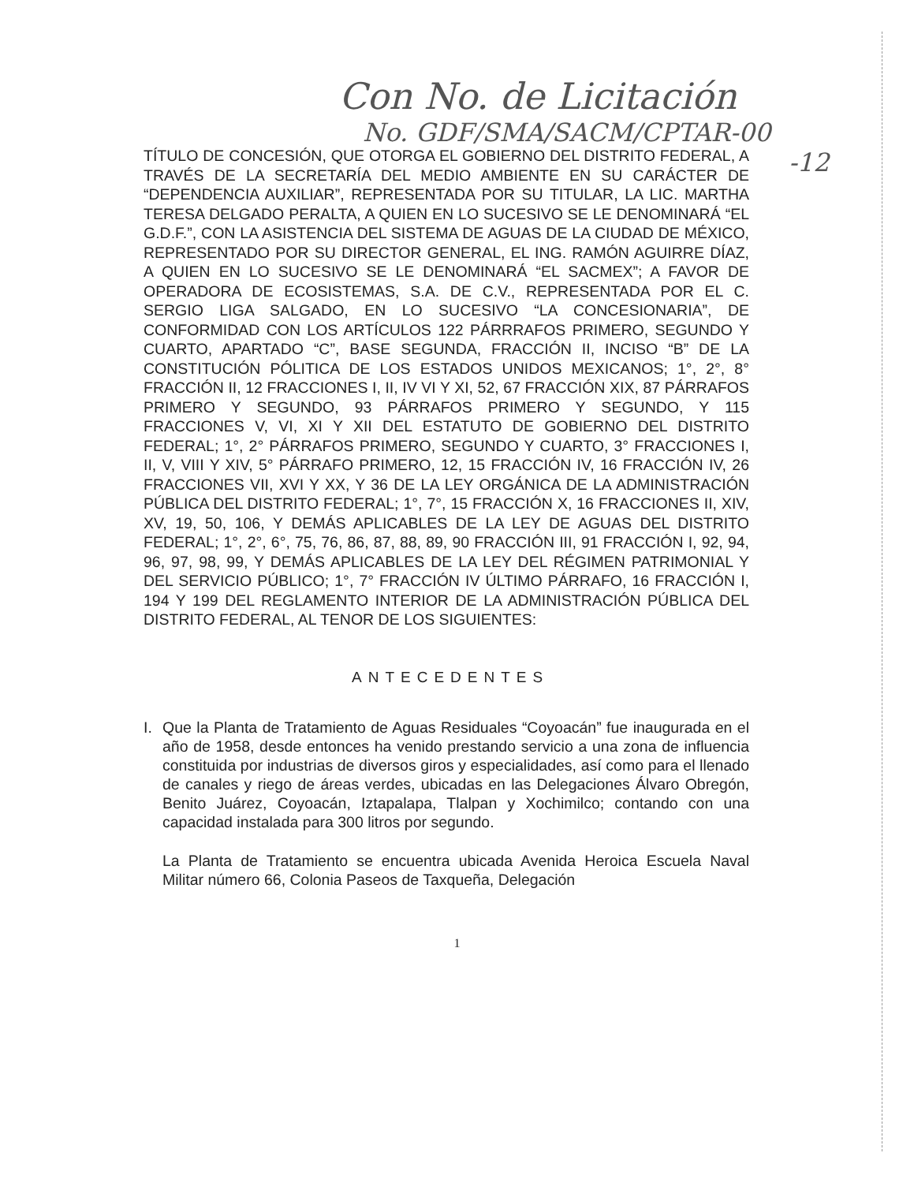Con No. de Licitación
No. GDF/SMA/SACM/CPTAR-00
-12
TÍTULO DE CONCESIÓN, QUE OTORGA EL GOBIERNO DEL DISTRITO FEDERAL, A TRAVÉS DE LA SECRETARÍA DEL MEDIO AMBIENTE EN SU CARÁCTER DE “DEPENDENCIA AUXILIAR”, REPRESENTADA POR SU TITULAR, LA LIC. MARTHA TERESA DELGADO PERALTA, A QUIEN EN LO SUCESIVO SE LE DENOMINARÁ “EL G.D.F.”, CON LA ASISTENCIA DEL SISTEMA DE AGUAS DE LA CIUDAD DE MÉXICO, REPRESENTADO POR SU DIRECTOR GENERAL, EL ING. RAMÓN AGUIRRE DÍAZ, A QUIEN EN LO SUCESIVO SE LE DENOMINARÁ “EL SACMEX”; A FAVOR DE OPERADORA DE ECOSISTEMAS, S.A. DE C.V., REPRESENTADA POR EL C. SERGIO LIGA SALGADO, EN LO SUCESIVO “LA CONCESIONARIA”, DE CONFORMIDAD CON LOS ARTÍCULOS 122 PÁRRRAFOS PRIMERO, SEGUNDO Y CUARTO, APARTADO “C”, BASE SEGUNDA, FRACCIÓN II, INCISO “B” DE LA CONSTITUCIÓN PÓLITICA DE LOS ESTADOS UNIDOS MEXICANOS; 1°, 2°, 8° FRACCIÓN II, 12 FRACCIONES I, II, IV VI Y XI, 52, 67 FRACCIÓN XIX, 87 PÁRRAFOS PRIMERO Y SEGUNDO, 93 PÁRRAFOS PRIMERO Y SEGUNDO, Y 115 FRACCIONES V, VI, XI Y XII DEL ESTATUTO DE GOBIERNO DEL DISTRITO FEDERAL; 1°, 2° PÁRRAFOS PRIMERO, SEGUNDO Y CUARTO, 3° FRACCIONES I, II, V, VIII Y XIV, 5° PÁRRAFO PRIMERO, 12, 15 FRACCIÓN IV, 16 FRACCIÓN IV, 26 FRACCIONES VII, XVI Y XX, Y 36 DE LA LEY ORGÁNICA DE LA ADMINISTRACIÓN PÚBLICA DEL DISTRITO FEDERAL; 1°, 7°, 15 FRACCIÓN X, 16 FRACCIONES II, XIV, XV, 19, 50, 106, Y DEMÁS APLICABLES DE LA LEY DE AGUAS DEL DISTRITO FEDERAL; 1°, 2°, 6°, 75, 76, 86, 87, 88, 89, 90 FRACCIÓN III, 91 FRACCIÓN I, 92, 94, 96, 97, 98, 99, Y DEMÁS APLICABLES DE LA LEY DEL RÉGIMEN PATRIMONIAL Y DEL SERVICIO PÚBLICO; 1°, 7° FRACCIÓN IV ÚLTIMO PÁRRAFO, 16 FRACCIÓN I, 194 Y 199 DEL REGLAMENTO INTERIOR DE LA ADMINISTRACIÓN PÚBLICA DEL DISTRITO FEDERAL, AL TENOR DE LOS SIGUIENTES:
ANTECEDENTES
I. Que la Planta de Tratamiento de Aguas Residuales “Coyoacán” fue inaugurada en el año de 1958, desde entonces ha venido prestando servicio a una zona de influencia constituida por industrias de diversos giros y especialidades, así como para el llenado de canales y riego de áreas verdes, ubicadas en las Delegaciones Álvaro Obregón, Benito Juárez, Coyoacán, Iztapalapa, Tlalpan y Xochimilco; contando con una capacidad instalada para 300 litros por segundo.
La Planta de Tratamiento se encuentra ubicada Avenida Heroica Escuela Naval Militar número 66, Colonia Paseos de Taxqueña, Delegación
1